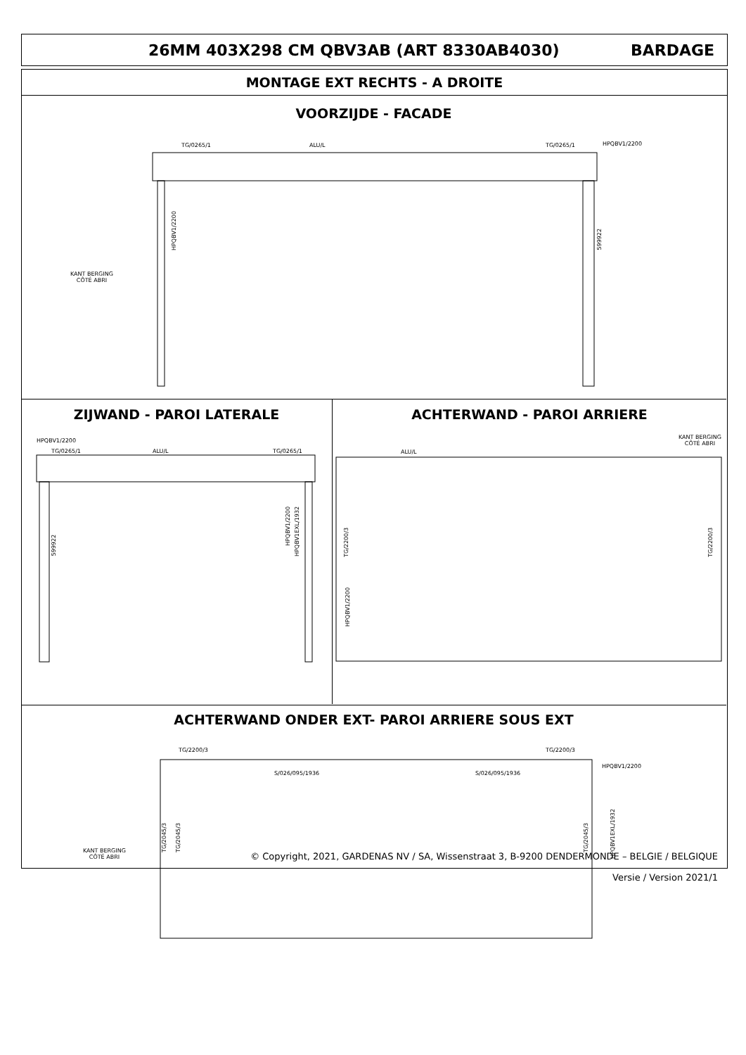26MM 403X298 CM QBV3AB (ART 8330AB4030)
BARDAGE
MONTAGE EXT RECHTS - A DROITE
VOORZIJDE - FACADE
TG/0265/1 ALU/L TG/0265/1 HPQBV1/2200
HPQBV1/2200
599922
KANT BERGING
CÔTÉ ABRI
ZIJWAND - PAROI LATERALE ACHTERWAND - PAROI ARRIERE
HPQBV1/2200
TG/0265/1 ALU/L TG/0265/1
599922
HPQBV1/2200
HPQBV1EXL/1932
KANT BERGING
CÔTÉ ABRI
ALU/L
TG/2200/3
HPQBV1/2200
TG/2200/3
ACHTERWAND ONDER EXT- PAROI ARRIERE SOUS EXT
TG/2200/3 TG/2200/3
HPQBV1/2200
S/026/095/1936 S/026/095/1936
TG/2045/3
TG/2045/3
TG/2045/3
HPQBV1EXL/1932
KANT BERGING
CÔTÉ ABRI
© Copyright, 2021, GARDENAS NV / SA, Wissenstraat 3, B-9200 DENDERMONDE – BELGIE / BELGIQUE
Versie / Version 2021/1